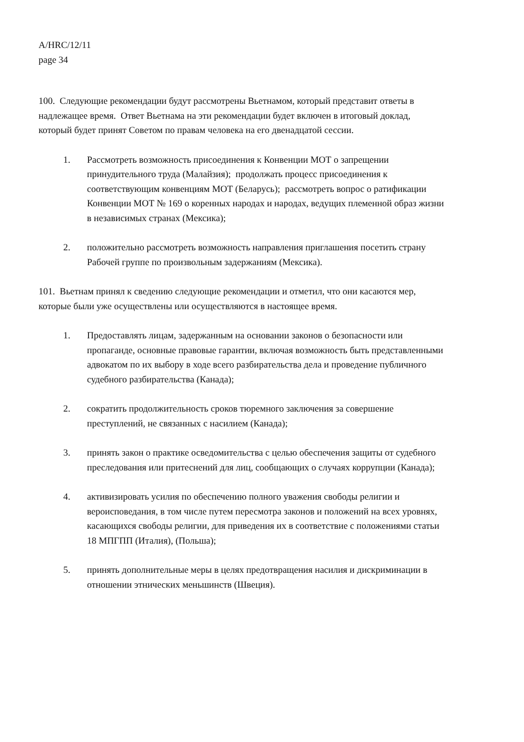A/HRC/12/11
page 34
100. Следующие рекомендации будут рассмотрены Вьетнамом, который представит ответы в надлежащее время. Ответ Вьетнама на эти рекомендации будет включен в итоговый доклад, который будет принят Советом по правам человека на его двенадцатой сессии.
1. Рассмотреть возможность присоединения к Конвенции МОТ о запрещении принудительного труда (Малайзия); продолжать процесс присоединения к соответствующим конвенциям МОТ (Беларусь); рассмотреть вопрос о ратификации Конвенции МОТ № 169 о коренных народах и народах, ведущих племенной образ жизни в независимых странах (Мексика);
2. положительно рассмотреть возможность направления приглашения посетить страну Рабочей группе по произвольным задержаниям (Мексика).
101. Вьетнам принял к сведению следующие рекомендации и отметил, что они касаются мер, которые были уже осуществлены или осуществляются в настоящее время.
1. Предоставлять лицам, задержанным на основании законов о безопасности или пропаганде, основные правовые гарантии, включая возможность быть представленными адвокатом по их выбору в ходе всего разбирательства дела и проведение публичного судебного разбирательства (Канада);
2. сократить продолжительность сроков тюремного заключения за совершение преступлений, не связанных с насилием (Канада);
3. принять закон о практике осведомительства с целью обеспечения защиты от судебного преследования или притеснений для лиц, сообщающих о случаях коррупции (Канада);
4. активизировать усилия по обеспечению полного уважения свободы религии и вероисповедания, в том числе путем пересмотра законов и положений на всех уровнях, касающихся свободы религии, для приведения их в соответствие с положениями статьи 18 МПГПП (Италия), (Польша);
5. принять дополнительные меры в целях предотвращения насилия и дискриминации в отношении этнических меньшинств (Швеция).